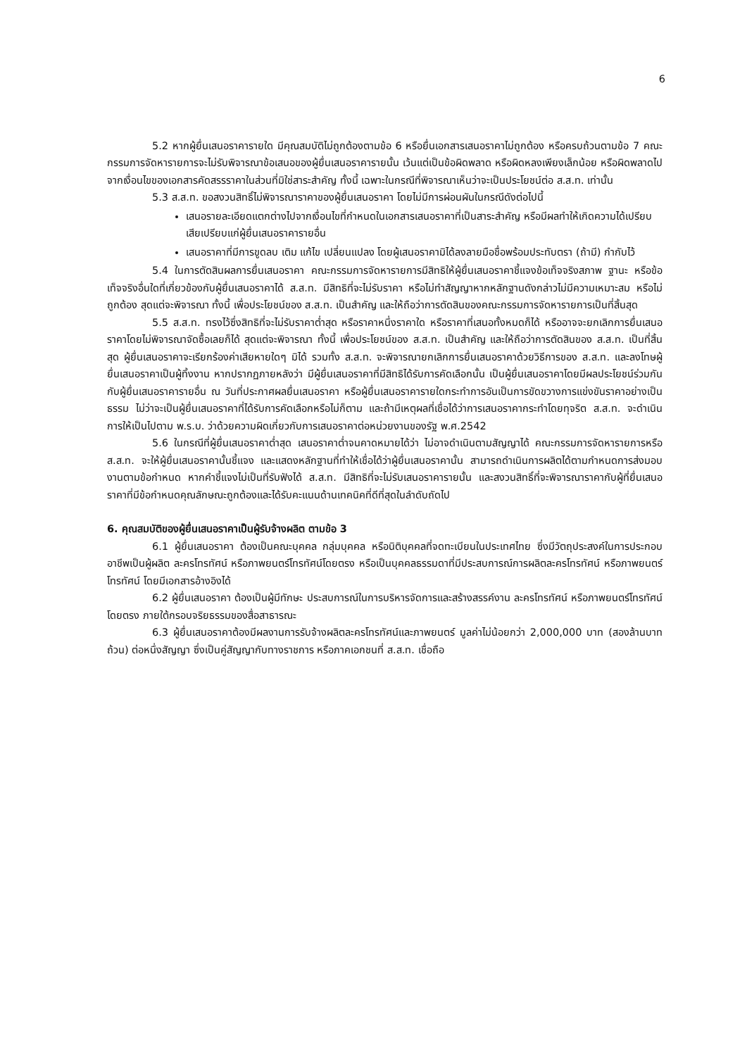6
5.2 หากผู้ยื่นเสนอราคารายใด มีคุณสมบัติไม่ถูกต้องตามข้อ 6 หรือยื่นเอกสารเสนอราคาไม่ถูกต้อง หรือครบถ้วนตามข้อ 7 คณะกรรมการจัดหารายการจะไม่รับพิจารณาข้อเสนอของผู้ยื่นเสนอราคารายนั้น เว้นแต่เป็นข้อผิดพลาด หรือผิดหลงเพียงเล็กน้อย หรือผิดพลาดไปจากเงื่อนไขของเอกสารคัดสรรราคาในส่วนที่มิใช่สาระสำคัญ ทั้งนี้ เฉพาะในกรณีที่พิจารณาเห็นว่าจะเป็นประโยชน์ต่อ ส.ส.ท. เท่านั้น
5.3 ส.ส.ท. ขอสงวนสิทธิ์ไม่พิจารณาราคาของผู้ยื่นเสนอราคา โดยไม่มีการผ่อนผันในกรณีดังต่อไปนี้
เสนอรายละเอียดแตกต่างไปจากเงื่อนไขที่กำหนดในเอกสารเสนอราคาที่เป็นสาระสำคัญ หรือมีผลทำให้เกิดความได้เปรียบเสียเปรียบแก่ผู้ยื่นเสนอราคารายอื่น
เสนอราคาที่มีการขูดลบ เติม แก้ไข เปลี่ยนแปลง โดยผู้เสนอราคามิได้ลงลายมือชื่อพร้อมประทับตรา (ถ้ามี) กำกับไว้
5.4 ในการตัดสินผลการยื่นเสนอราคา คณะกรรมการจัดหารายการมีสิทธิให้ผู้ยื่นเสนอราคาชี้แจงข้อเท็จจริงสภาพ ฐานะ หรือข้อเท็จจริงอื่นใดที่เกี่ยวข้องกับผู้ยื่นเสนอราคาได้ ส.ส.ท. มีสิทธิที่จะไม่รับราคา หรือไม่ทำสัญญาหากหลักฐานดังกล่าวไม่มีความเหมาะสม หรือไม่ถูกต้อง สุดแต่จะพิจารณา ทั้งนี้ เพื่อประโยชน์ของ ส.ส.ท. เป็นสำคัญ และให้ถือว่าการตัดสินของคณะกรรมการจัดหารายการเป็นที่สิ้นสุด
5.5 ส.ส.ท. ทรงไว้ซึ่งสิทธิที่จะไม่รับราคาต่ำสุด หรือราคาหนึ่งราคาใด หรือราคาที่เสนอทั้งหมดก็ได้ หรืออาจจะยกเลิกการยื่นเสนอราคาโดยไม่พิจารณาจัดซื้อเลยก็ได้ สุดแต่จะพิจารณา ทั้งนี้ เพื่อประโยชน์ของ ส.ส.ท. เป็นสำคัญ และให้ถือว่าการตัดสินของ ส.ส.ท. เป็นที่สิ้นสุด ผู้ยื่นเสนอราคาจะเรียกร้องค่าเสียหายใดๆ มิได้ รวมทั้ง ส.ส.ท. จะพิจารณายกเลิกการยื่นเสนอราคาด้วยวิธีการของ ส.ส.ท. และลงโทษผู้ยื่นเสนอราคาเป็นผู้ทิ้งงาน หากปรากฏภายหลังว่า มีผู้ยื่นเสนอราคาที่มีสิทธิได้รับการคัดเลือกนั้น เป็นผู้ยื่นเสนอราคาโดยมีผลประโยชน์ร่วมกันกับผู้ยื่นเสนอราคารายอื่น ณ วันที่ประกาศผลยื่นเสนอราคา หรือผู้ยื่นเสนอราคารายใดกระทำการอันเป็นการขัดขวางการแข่งขันราคาอย่างเป็นธรรม ไม่ว่าจะเป็นผู้ยื่นเสนอราคาที่ได้รับการคัดเลือกหรือไม่ก็ตาม และถ้ามีเหตุผลที่เชื่อได้ว่าการเสนอราคากระทำโดยทุจริต ส.ส.ท. จะดำเนินการให้เป็นไปตาม พ.ร.บ. ว่าด้วยความผิดเกี่ยวกับการเสนอราคาต่อหน่วยงานของรัฐ พ.ศ.2542
5.6 ในกรณีที่ผู้ยื่นเสนอราคาต่ำสุด เสนอราคาต่ำจนคาดหมายได้ว่า ไม่อาจดำเนินตามสัญญาได้ คณะกรรมการจัดหารายการหรือ ส.ส.ท. จะให้ผู้ยื่นเสนอราคานั้นชี้แจง และแสดงหลักฐานที่ทำให้เชื่อได้ว่าผู้ยื่นเสนอราคานั้น สามารถดำเนินการผลิตได้ตามกำหนดการส่งมอบงานตามข้อกำหนด หากคำชี้แจงไม่เป็นที่รับฟังได้ ส.ส.ท. มีสิทธิที่จะไม่รับเสนอราคารายนั้น และสงวนสิทธิ์ที่จะพิจารณาราคากับผู้ที่ยื่นเสนอราคาที่มีข้อกำหนดคุณลักษณะถูกต้องและได้รับคะแนนด้านเทคนิคที่ดีที่สุดในลำดับถัดไป
6. คุณสมบัติของผู้ยื่นเสนอราคาเป็นผู้รับจ้างผลิต ตามข้อ 3
6.1 ผู้ยื่นเสนอราคา ต้องเป็นคณะบุคคล กลุ่มบุคคล หรือนิติบุคคลที่จดทะเบียนในประเทศไทย ซึ่งมีวัตถุประสงค์ในการประกอบอาชีพเป็นผู้ผลิต ละครโทรทัศน์ หรือภาพยนตร์โทรทัศน์โดยตรง หรือเป็นบุคคลธรรมดาที่มีประสบการณ์การผลิตละครโทรทัศน์ หรือภาพยนตร์โทรทัศน์ โดยมีเอกสารอ้างอิงได้
6.2 ผู้ยื่นเสนอราคา ต้องเป็นผู้มีทักษะ ประสบการณ์ในการบริหารจัดการและสร้างสรรค์งาน ละครโทรทัศน์ หรือภาพยนตร์โทรทัศน์โดยตรง ภายใต้กรอบจริยธรรมของสื่อสาธารณะ
6.3 ผู้ยื่นเสนอราคาต้องมีผลงานการรับจ้างผลิตละครโทรทัศน์และภาพยนตร์ มูลค่าไม่น้อยกว่า 2,000,000 บาท (สองล้านบาทถ้วน) ต่อหนึ่งสัญญา ซึ่งเป็นคู่สัญญากับทางราชการ หรือภาคเอกชนที่ ส.ส.ท. เชื่อถือ